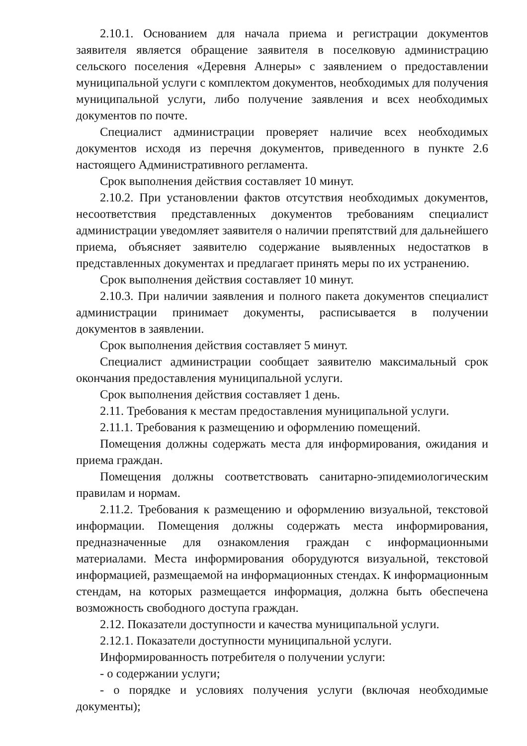2.10.1. Основанием для начала приема и регистрации документов заявителя является обращение заявителя в поселковую администрацию сельского поселения «Деревня Алнеры» с заявлением о предоставлении муниципальной услуги с комплектом документов, необходимых для получения муниципальной услуги, либо получение заявления и всех необходимых документов по почте.
Специалист администрации проверяет наличие всех необходимых документов исходя из перечня документов, приведенного в пункте 2.6 настоящего Административного регламента.
Срок выполнения действия составляет 10 минут.
2.10.2. При установлении фактов отсутствия необходимых документов, несоответствия представленных документов требованиям специалист администрации уведомляет заявителя о наличии препятствий для дальнейшего приема, объясняет заявителю содержание выявленных недостатков в представленных документах и предлагает принять меры по их устранению.
Срок выполнения действия составляет 10 минут.
2.10.3. При наличии заявления и полного пакета документов специалист администрации принимает документы, расписывается в получении документов в заявлении.
Срок выполнения действия составляет 5 минут.
Специалист администрации сообщает заявителю максимальный срок окончания предоставления муниципальной услуги.
Срок выполнения действия составляет 1 день.
2.11. Требования к местам предоставления муниципальной услуги.
2.11.1. Требования к размещению и оформлению помещений.
Помещения должны содержать места для информирования, ожидания и приема граждан.
Помещения должны соответствовать санитарно-эпидемиологическим правилам и нормам.
2.11.2. Требования к размещению и оформлению визуальной, текстовой информации. Помещения должны содержать места информирования, предназначенные для ознакомления граждан с информационными материалами. Места информирования оборудуются визуальной, текстовой информацией, размещаемой на информационных стендах. К информационным стендам, на которых размещается информация, должна быть обеспечена возможность свободного доступа граждан.
2.12. Показатели доступности и качества муниципальной услуги.
2.12.1. Показатели доступности муниципальной услуги.
Информированность потребителя о получении услуги:
- о содержании услуги;
- о порядке и условиях получения услуги (включая необходимые документы);